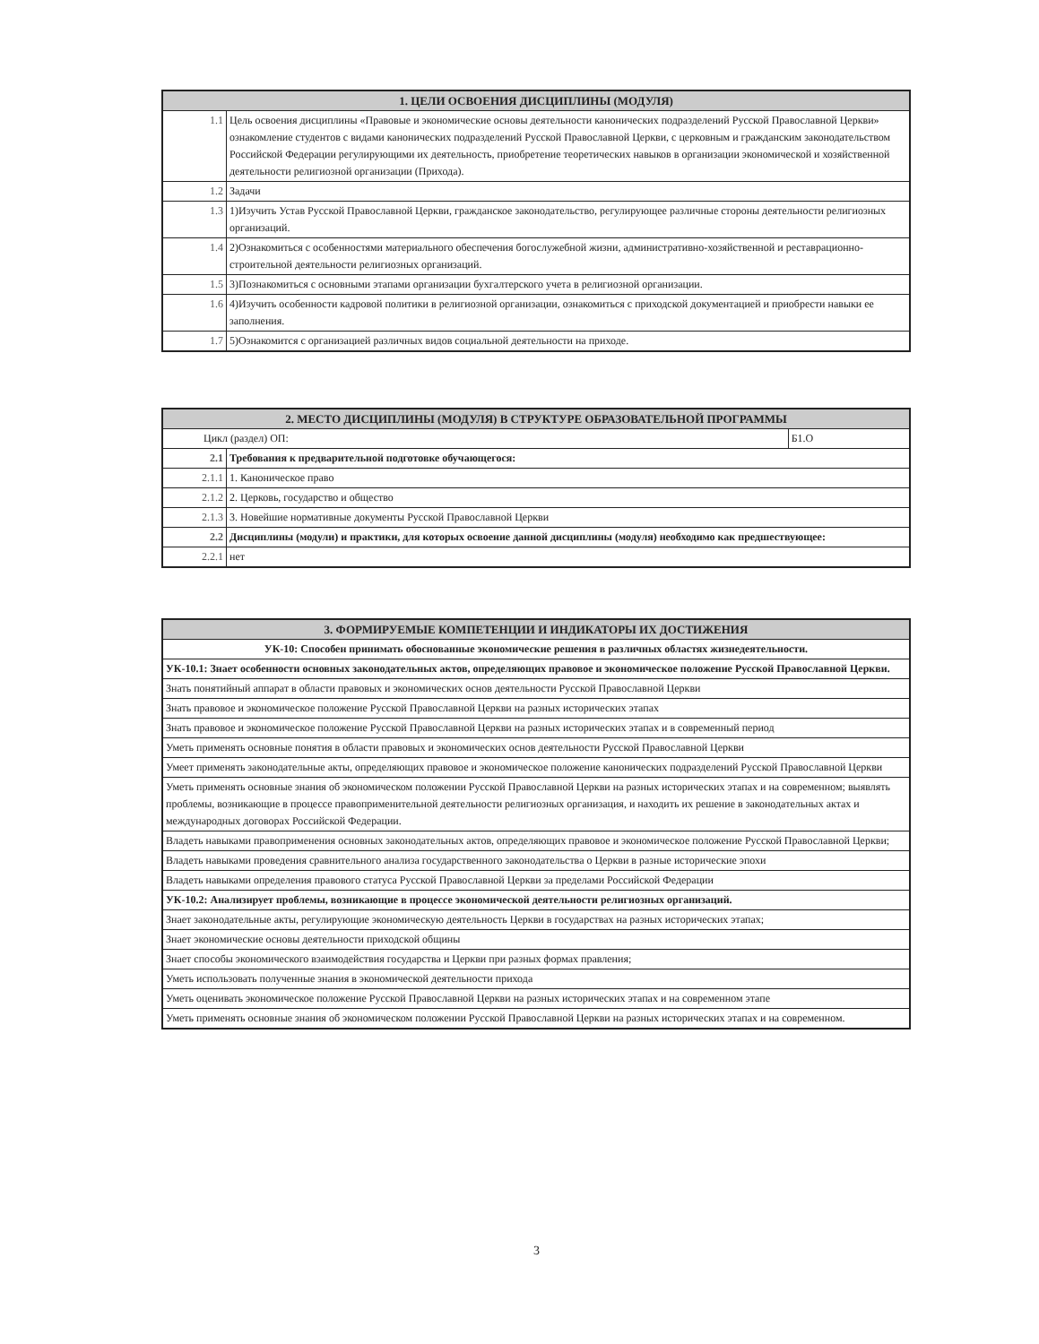| 1. ЦЕЛИ ОСВОЕНИЯ ДИСЦИПЛИНЫ (МОДУЛЯ) | |
| --- | --- |
| 1.1 | Цель освоения дисциплины «Правовые и экономические основы деятельности канонических подразделений Русской Православной Церкви» ознакомление студентов с видами канонических подразделений Русской Православной Церкви, с церковным и гражданским законодательством Российской Федерации регулирующими их деятельность, приобретение теоретических навыков в организации экономической и хозяйственной деятельности религиозной организации (Прихода). |
| 1.2 | Задачи |
| 1.3 | 1)Изучить Устав Русской Православной Церкви, гражданское законодательство, регулирующее различные стороны деятельности религиозных организаций. |
| 1.4 | 2)Ознакомиться с особенностями материального обеспечения богослужебной жизни, административно-хозяйственной и реставрационно-строительной деятельности религиозных организаций. |
| 1.5 | 3)Познакомиться с основными этапами организации бухгалтерского учета в религиозной организации. |
| 1.6 | 4)Изучить особенности кадровой политики в религиозной организации, ознакомиться с приходской документацией и приобрести навыки ее заполнения. |
| 1.7 | 5)Ознакомится с организацией различных видов социальной деятельности на приходе. |
| 2. МЕСТО ДИСЦИПЛИНЫ (МОДУЛЯ) В СТРУКТУРЕ ОБРАЗОВАТЕЛЬНОЙ ПРОГРАММЫ | | |
| --- | --- | --- |
| Цикл (раздел) ОП: | | Б1.О |
| 2.1 | Требования к предварительной подготовке обучающегося: | |
| 2.1.1 | 1. Каноническое право | |
| 2.1.2 | 2. Церковь, государство и общество | |
| 2.1.3 | 3. Новейшие нормативные документы Русской Православной Церкви | |
| 2.2 | Дисциплины (модули) и практики, для которых освоение данной дисциплины (модуля) необходимо как предшествующее: | |
| 2.2.1 | нет | |
| 3. ФОРМИРУЕМЫЕ КОМПЕТЕНЦИИ И ИНДИКАТОРЫ ИХ ДОСТИЖЕНИЯ |
| --- |
| УК-10: Способен принимать обоснованные экономические решения в различных областях жизнедеятельности. |
| УК-10.1: Знает особенности основных законодательных актов, определяющих правовое и экономическое положение Русской Православной Церкви. |
| Знать понятийный аппарат в области правовых и экономических основ деятельности Русской Православной Церкви |
| Знать правовое и экономическое положение Русской Православной Церкви на разных исторических этапах |
| Знать правовое и экономическое положение Русской Православной Церкви на разных исторических этапах и в современный период |
| Уметь применять основные понятия в области правовых и экономических основ деятельности Русской Православной Церкви |
| Умеет применять законодательные акты, определяющих правовое и экономическое положение канонических подразделений Русской Православной Церкви |
| Уметь применять основные знания об экономическом положении Русской Православной Церкви на разных исторических этапах и на современном; выявлять проблемы, возникающие в процессе правоприменительной деятельности религиозных организация, и находить их решение в законодательных актах и международных договорах Российской Федерации. |
| Владеть навыками правоприменения основных законодательных актов, определяющих правовое и экономическое положение Русской Православной Церкви; |
| Владеть навыками проведения сравнительного анализа государственного законодательства о Церкви в разные исторические эпохи |
| Владеть навыками определения правового статуса Русской Православной Церкви за пределами Российской Федерации |
| УК-10.2: Анализирует проблемы, возникающие в процессе экономической деятельности религиозных организаций. |
| Знает законодательные акты, регулирующие экономическую деятельность Церкви в государствах на разных исторических этапах; |
| Знает экономические основы деятельности приходской общины |
| Знает способы экономического взаимодействия государства и Церкви при разных формах правления; |
| Уметь использовать полученные знания в экономической деятельности прихода |
| Уметь оценивать экономическое положение Русской Православной Церкви на разных исторических этапах и на современном этапе |
| Уметь применять основные знания об экономическом положении Русской Православной Церкви на разных исторических этапах и на современном. |
3